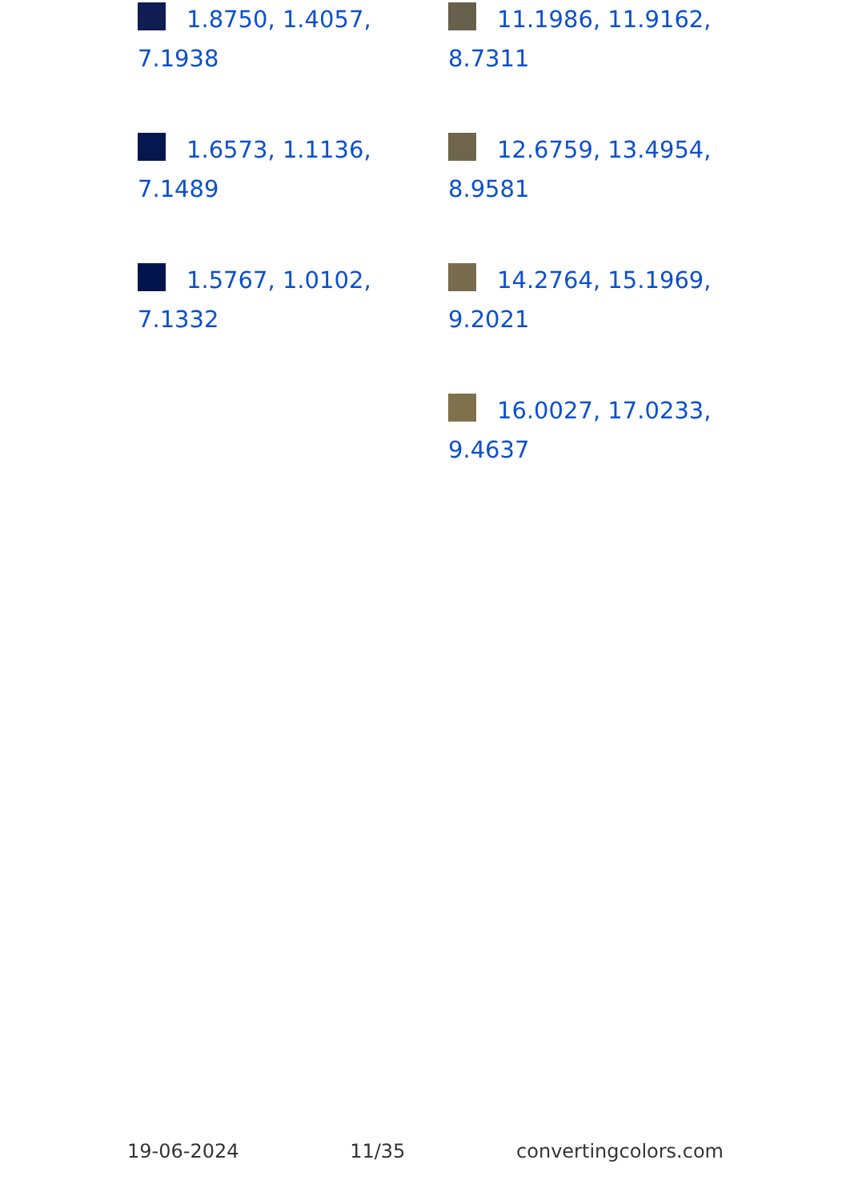1.8750, 1.4057, 7.1938
1.6573, 1.1136, 7.1489
1.5767, 1.0102, 7.1332
11.1986, 11.9162, 8.7311
12.6759, 13.4954, 8.9581
14.2764, 15.1969, 9.2021
16.0027, 17.0233, 9.4637
19-06-2024 11/35 convertingcolors.com